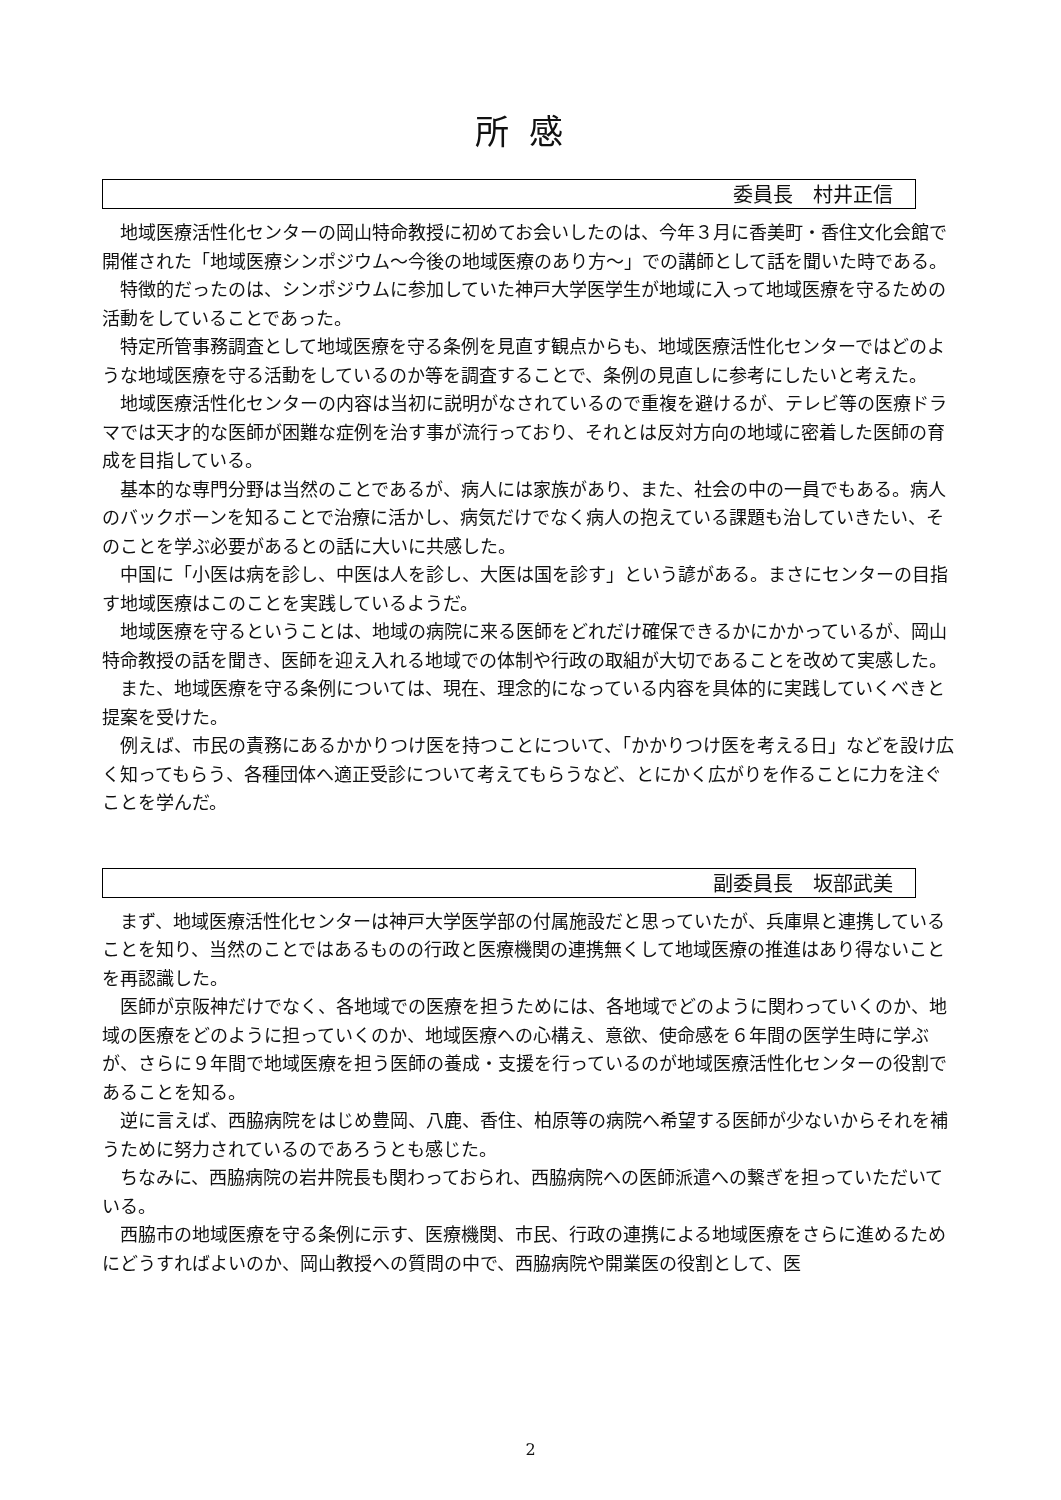所感
委員長　村井正信
地域医療活性化センターの岡山特命教授に初めてお会いしたのは、今年３月に香美町・香住文化会館で開催された「地域医療シンポジウム～今後の地域医療のあり方～」での講師として話を聞いた時である。
特徴的だったのは、シンポジウムに参加していた神戸大学医学生が地域に入って地域医療を守るための活動をしていることであった。
特定所管事務調査として地域医療を守る条例を見直す観点からも、地域医療活性化センターではどのような地域医療を守る活動をしているのか等を調査することで、条例の見直しに参考にしたいと考えた。
地域医療活性化センターの内容は当初に説明がなされているので重複を避けるが、テレビ等の医療ドラマでは天才的な医師が困難な症例を治す事が流行っており、それとは反対方向の地域に密着した医師の育成を目指している。
基本的な専門分野は当然のことであるが、病人には家族があり、また、社会の中の一員でもある。病人のバックボーンを知ることで治療に活かし、病気だけでなく病人の抱えている課題も治していきたい、そのことを学ぶ必要があるとの話に大いに共感した。
中国に「小医は病を診し、中医は人を診し、大医は国を診す」という諺がある。まさにセンターの目指す地域医療はこのことを実践しているようだ。
地域医療を守るということは、地域の病院に来る医師をどれだけ確保できるかにかかっているが、岡山特命教授の話を聞き、医師を迎え入れる地域での体制や行政の取組が大切であることを改めて実感した。
また、地域医療を守る条例については、現在、理念的になっている内容を具体的に実践していくべきと提案を受けた。
例えば、市民の責務にあるかかりつけ医を持つことについて、「かかりつけ医を考える日」などを設け広く知ってもらう、各種団体へ適正受診について考えてもらうなど、とにかく広がりを作ることに力を注ぐことを学んだ。
副委員長　坂部武美
まず、地域医療活性化センターは神戸大学医学部の付属施設だと思っていたが、兵庫県と連携していることを知り、当然のことではあるものの行政と医療機関の連携無くして地域医療の推進はあり得ないことを再認識した。
医師が京阪神だけでなく、各地域での医療を担うためには、各地域でどのように関わっていくのか、地域の医療をどのように担っていくのか、地域医療への心構え、意欲、使命感を６年間の医学生時に学ぶが、さらに９年間で地域医療を担う医師の養成・支援を行っているのが地域医療活性化センターの役割であることを知る。
逆に言えば、西脇病院をはじめ豊岡、八鹿、香住、柏原等の病院へ希望する医師が少ないからそれを補うために努力されているのであろうとも感じた。
ちなみに、西脇病院の岩井院長も関わっておられ、西脇病院への医師派遣への繋ぎを担っていただいている。
西脇市の地域医療を守る条例に示す、医療機関、市民、行政の連携による地域医療をさらに進めるためにどうすればよいのか、岡山教授への質問の中で、西脇病院や開業医の役割として、医
2